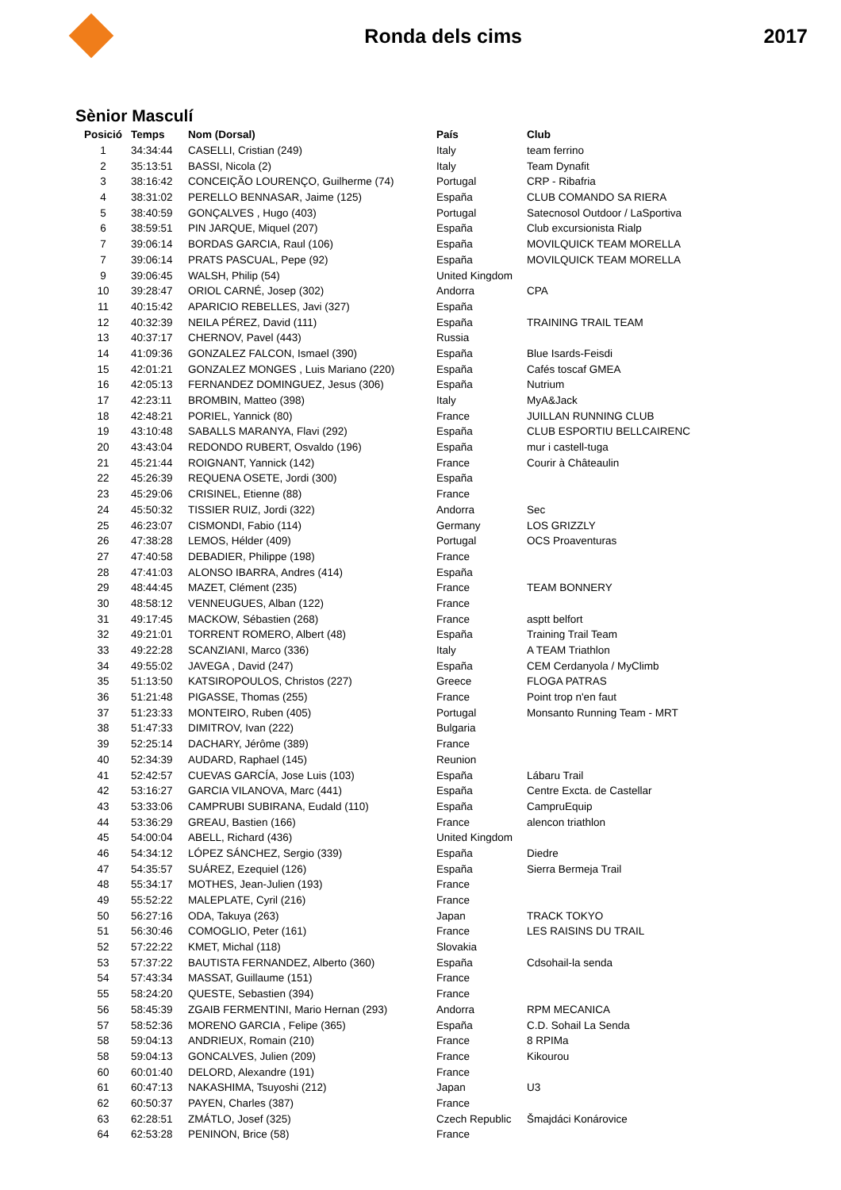Ronda dels cims 2017
Sènior Masculí
| Posició | Temps | Nom (Dorsal) | País | Club |
| --- | --- | --- | --- | --- |
| 1 | 34:34:44 | CASELLI, Cristian (249) | Italy | team ferrino |
| 2 | 35:13:51 | BASSI, Nicola (2) | Italy | Team Dynafit |
| 3 | 38:16:42 | CONCEIÇÃO LOURENÇO, Guilherme (74) | Portugal | CRP - Ribafria |
| 4 | 38:31:02 | PERELLO BENNASAR, Jaime (125) | España | CLUB COMANDO SA RIERA |
| 5 | 38:40:59 | GONÇALVES , Hugo (403) | Portugal | Satecnosol Outdoor / LaSportiva |
| 6 | 38:59:51 | PIN JARQUE, Miquel (207) | España | Club excursionista Rialp |
| 7 | 39:06:14 | BORDAS GARCIA, Raul (106) | España | MOVILQUICK TEAM MORELLA |
| 7 | 39:06:14 | PRATS PASCUAL, Pepe (92) | España | MOVILQUICK TEAM MORELLA |
| 9 | 39:06:45 | WALSH, Philip (54) | United Kingdom | |
| 10 | 39:28:47 | ORIOL CARNÉ, Josep (302) | Andorra | CPA |
| 11 | 40:15:42 | APARICIO REBELLES, Javi (327) | España | |
| 12 | 40:32:39 | NEILA PÉREZ, David (111) | España | TRAINING TRAIL TEAM |
| 13 | 40:37:17 | CHERNOV, Pavel (443) | Russia | |
| 14 | 41:09:36 | GONZALEZ FALCON, Ismael (390) | España | Blue Isards-Feisdi |
| 15 | 42:01:21 | GONZALEZ MONGES , Luis Mariano (220) | España | Cafés toscaf GMEA |
| 16 | 42:05:13 | FERNANDEZ DOMINGUEZ, Jesus (306) | España | Nutrium |
| 17 | 42:23:11 | BROMBIN, Matteo (398) | Italy | MyA&Jack |
| 18 | 42:48:21 | PORIEL, Yannick (80) | France | JUILLAN RUNNING CLUB |
| 19 | 43:10:48 | SABALLS MARANYA, Flavi (292) | España | CLUB ESPORTIU BELLCAIRENC |
| 20 | 43:43:04 | REDONDO RUBERT, Osvaldo (196) | España | mur i castell-tuga |
| 21 | 45:21:44 | ROIGNANT, Yannick (142) | France | Courir à Châteaulin |
| 22 | 45:26:39 | REQUENA OSETE, Jordi (300) | España | |
| 23 | 45:29:06 | CRISINEL, Etienne (88) | France | |
| 24 | 45:50:32 | TISSIER RUIZ, Jordi (322) | Andorra | Sec |
| 25 | 46:23:07 | CISMONDI, Fabio (114) | Germany | LOS GRIZZLY |
| 26 | 47:38:28 | LEMOS, Hélder (409) | Portugal | OCS Proaventuras |
| 27 | 47:40:58 | DEBADIER, Philippe (198) | France | |
| 28 | 47:41:03 | ALONSO IBARRA, Andres (414) | España | |
| 29 | 48:44:45 | MAZET, Clément (235) | France | TEAM BONNERY |
| 30 | 48:58:12 | VENNEUGUES, Alban (122) | France | |
| 31 | 49:17:45 | MACKOW, Sébastien (268) | France | asptt belfort |
| 32 | 49:21:01 | TORRENT ROMERO, Albert (48) | España | Training Trail Team |
| 33 | 49:22:28 | SCANZIANI, Marco (336) | Italy | A TEAM Triathlon |
| 34 | 49:55:02 | JAVEGA , David (247) | España | CEM Cerdanyola / MyClimb |
| 35 | 51:13:50 | KATSIROPOULOS, Christos (227) | Greece | FLOGA PATRAS |
| 36 | 51:21:48 | PIGASSE, Thomas (255) | France | Point trop n'en faut |
| 37 | 51:23:33 | MONTEIRO, Ruben (405) | Portugal | Monsanto Running Team - MRT |
| 38 | 51:47:33 | DIMITROV, Ivan (222) | Bulgaria | |
| 39 | 52:25:14 | DACHARY, Jérôme (389) | France | |
| 40 | 52:34:39 | AUDARD, Raphael (145) | Reunion | |
| 41 | 52:42:57 | CUEVAS GARCÍA, Jose Luis (103) | España | Lábaru Trail |
| 42 | 53:16:27 | GARCIA VILANOVA, Marc (441) | España | Centre Excta. de Castellar |
| 43 | 53:33:06 | CAMPRUBI SUBIRANA, Eudald (110) | España | CampruEquip |
| 44 | 53:36:29 | GREAU, Bastien (166) | France | alencon triathlon |
| 45 | 54:00:04 | ABELL, Richard (436) | United Kingdom | |
| 46 | 54:34:12 | LÓPEZ SÁNCHEZ, Sergio (339) | España | Diedre |
| 47 | 54:35:57 | SUÁREZ, Ezequiel (126) | España | Sierra Bermeja Trail |
| 48 | 55:34:17 | MOTHES, Jean-Julien (193) | France | |
| 49 | 55:52:22 | MALEPLATE, Cyril (216) | France | |
| 50 | 56:27:16 | ODA, Takuya (263) | Japan | TRACK TOKYO |
| 51 | 56:30:46 | COMOGLIO, Peter (161) | France | LES RAISINS DU TRAIL |
| 52 | 57:22:22 | KMET, Michal (118) | Slovakia | |
| 53 | 57:37:22 | BAUTISTA FERNANDEZ, Alberto (360) | España | Cdsohail-la senda |
| 54 | 57:43:34 | MASSAT, Guillaume (151) | France | |
| 55 | 58:24:20 | QUESTE, Sebastien (394) | France | |
| 56 | 58:45:39 | ZGAIB FERMENTINI, Mario Hernan (293) | Andorra | RPM MECANICA |
| 57 | 58:52:36 | MORENO GARCIA , Felipe (365) | España | C.D. Sohail La Senda |
| 58 | 59:04:13 | ANDRIEUX, Romain (210) | France | 8 RPIMa |
| 58 | 59:04:13 | GONCALVES, Julien (209) | France | Kikourou |
| 60 | 60:01:40 | DELORD, Alexandre (191) | France | |
| 61 | 60:47:13 | NAKASHIMA, Tsuyoshi (212) | Japan | U3 |
| 62 | 60:50:37 | PAYEN, Charles (387) | France | |
| 63 | 62:28:51 | ZMÁTLO, Josef (325) | Czech Republic | Šmajdáci Konárovice |
| 64 | 62:53:28 | PENINON, Brice (58) | France | |